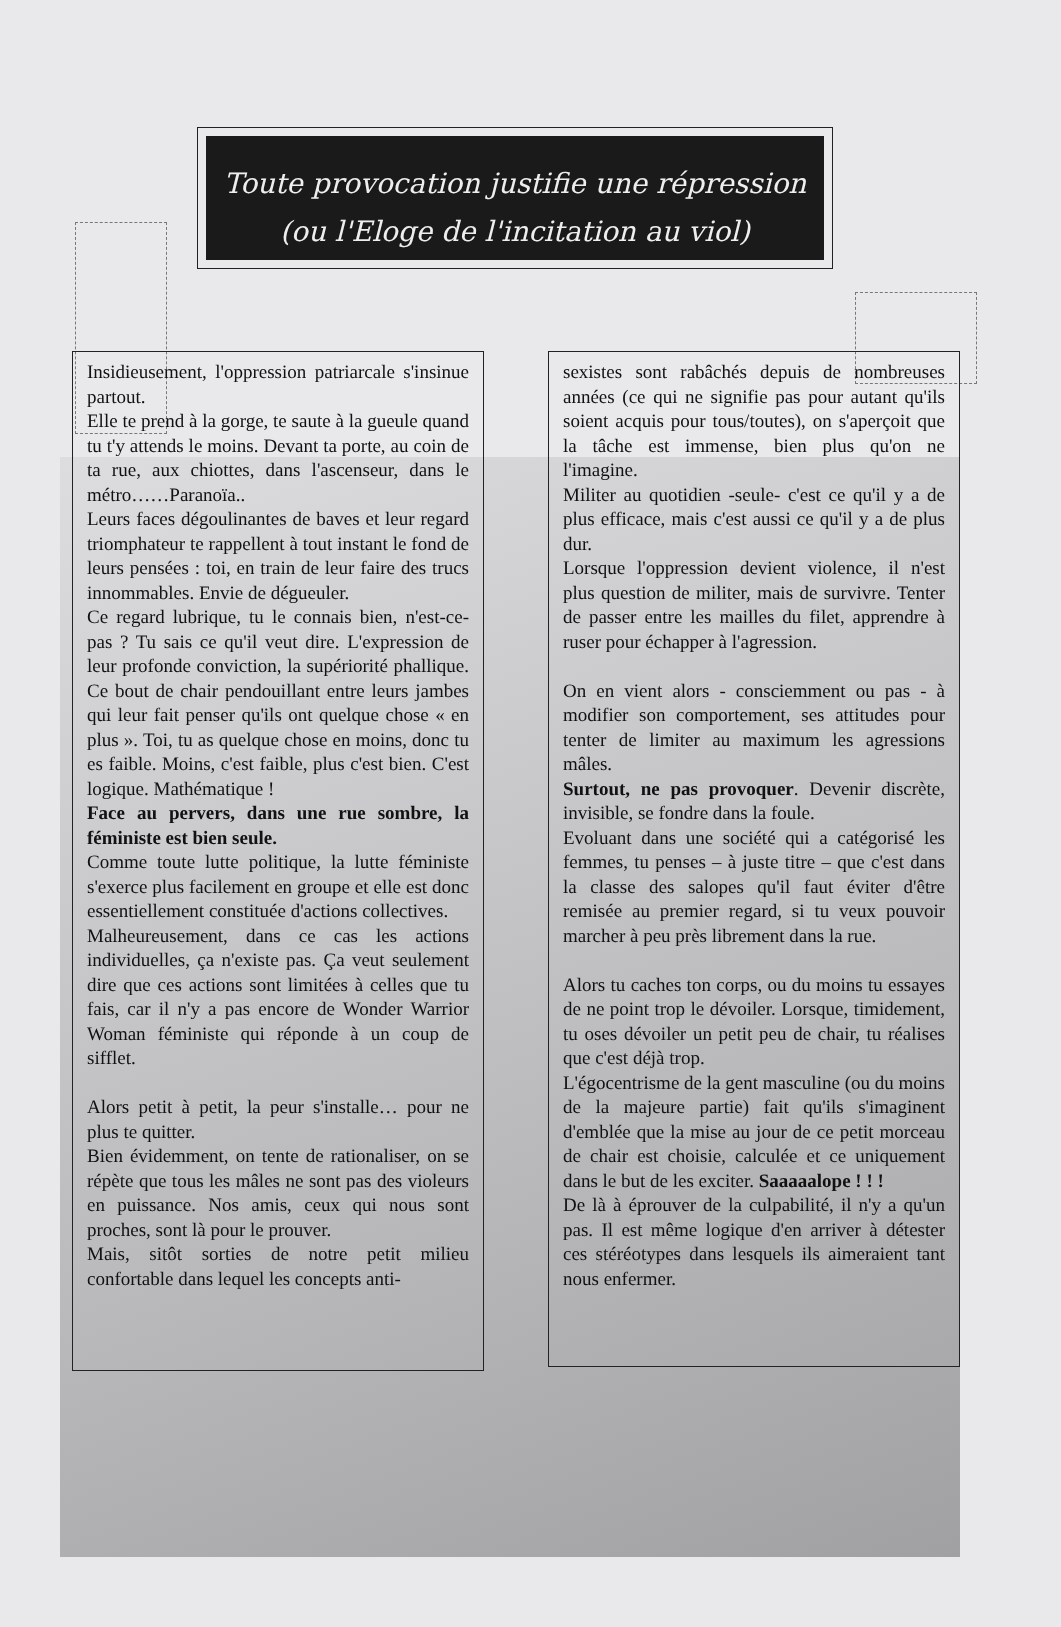Toute provocation justifie une répression
(ou l'Eloge de l'incitation au viol)
Insidieusement, l'oppression patriarcale s'insinue partout.
Elle te prend à la gorge, te saute à la gueule quand tu t'y attends le moins. Devant ta porte, au coin de ta rue, aux chiottes, dans l'ascenseur, dans le métro……Paranoïa..
Leurs faces dégoulinantes de baves et leur regard triomphateur te rappellent à tout instant le fond de leurs pensées : toi, en train de leur faire des trucs innommables. Envie de dégueuler.
Ce regard lubrique, tu le connais bien, n'est-ce-pas ? Tu sais ce qu'il veut dire. L'expression de leur profonde conviction, la supériorité phallique. Ce bout de chair pendouillant entre leurs jambes qui leur fait penser qu'ils ont quelque chose « en plus ». Toi, tu as quelque chose en moins, donc tu es faible. Moins, c'est faible, plus c'est bien. C'est logique. Mathématique !
Face au pervers, dans une rue sombre, la féministe est bien seule.
Comme toute lutte politique, la lutte féministe s'exerce plus facilement en groupe et elle est donc essentiellement constituée d'actions collectives.
Malheureusement, dans ce cas les actions individuelles, ça n'existe pas. Ça veut seulement dire que ces actions sont limitées à celles que tu fais, car il n'y a pas encore de Wonder Warrior Woman féministe qui réponde à un coup de sifflet.
Alors petit à petit, la peur s'installe… pour ne plus te quitter.
Bien évidemment, on tente de rationaliser, on se répète que tous les mâles ne sont pas des violeurs en puissance. Nos amis, ceux qui nous sont proches, sont là pour le prouver.
Mais, sitôt sorties de notre petit milieu confortable dans lequel les concepts anti-
sexistes sont rabâchés depuis de nombreuses années (ce qui ne signifie pas pour autant qu'ils soient acquis pour tous/toutes), on s'aperçoit que la tâche est immense, bien plus qu'on ne l'imagine.
Militer au quotidien -seule- c'est ce qu'il y a de plus efficace, mais c'est aussi ce qu'il y a de plus dur.
Lorsque l'oppression devient violence, il n'est plus question de militer, mais de survivre. Tenter de passer entre les mailles du filet, apprendre à ruser pour échapper à l'agression.
On en vient alors - consciemment ou pas - à modifier son comportement, ses attitudes pour tenter de limiter au maximum les agressions mâles.
Surtout, ne pas provoquer. Devenir discrète, invisible, se fondre dans la foule.
Evoluant dans une société qui a catégorisé les femmes, tu penses – à juste titre – que c'est dans la classe des salopes qu'il faut éviter d'être remisée au premier regard, si tu veux pouvoir marcher à peu près librement dans la rue.
Alors tu caches ton corps, ou du moins tu essayes de ne point trop le dévoiler. Lorsque, timidement, tu oses dévoiler un petit peu de chair, tu réalises que c'est déjà trop.
L'égocentrisme de la gent masculine (ou du moins de la majeure partie) fait qu'ils s'imaginent d'emblée que la mise au jour de ce petit morceau de chair est choisie, calculée et ce uniquement dans le but de les exciter. Saaaaalope ! ! !
De là à éprouver de la culpabilité, il n'y a qu'un pas. Il est même logique d'en arriver à détester ces stéréotypes dans lesquels ils aimeraient tant nous enfermer.